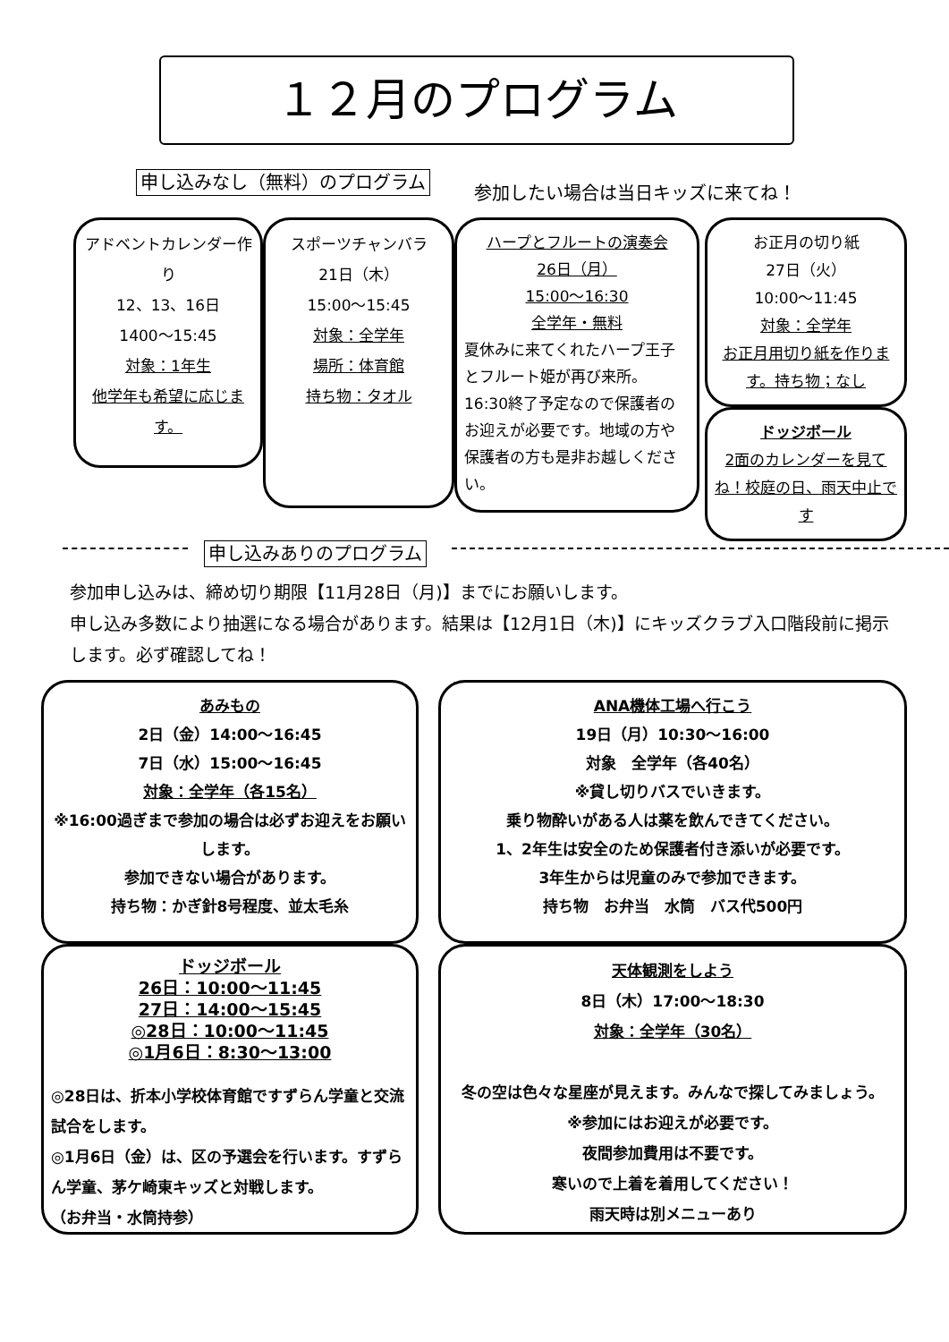１２月のプログラム
申し込みなし（無料）のプログラム
参加したい場合は当日キッズに来てね！
アドベントカレンダー作り
12、13、16日
1400～15:45
対象：1年生
他学年も希望に応じます。
スポーツチャンバラ
21日（木）
15:00～15:45
対象：全学年
場所：体育館
持ち物：タオル
ハープとフルートの演奏会
26日（月）
15:00～16:30
全学年・無料
夏休みに来てくれたハープ王子とフルート姫が再び来所。16:30終了予定なので保護者のお迎えが必要です。地域の方や保護者の方も是非お越しください。
お正月の切り紙
27日（火）
10:00～11:45
対象：全学年
お正月用切り紙を作ります。持ち物；なし
ドッジボール
2面のカレンダーを見てね！校庭の日、雨天中止です
申し込みありのプログラム
参加申し込みは、締め切り期限【11月28日（月)】までにお願いします。
申し込み多数により抽選になる場合があります。結果は【12月1日（木)】にキッズクラブ入口階段前に掲示します。必ず確認してね！
あみもの
2日（金）14:00～16:45
7日（水）15:00～16:45
対象：全学年（各15名）
※16:00過ぎまで参加の場合は必ずお迎えをお願いします。
参加できない場合があります。
持ち物：かぎ針8号程度、並太毛糸
ANA機体工場へ行こう
19日（月）10:30～16:00
対象　全学年（各40名）
※貸し切りバスでいきます。
乗り物酔いがある人は薬を飲んできてください。
1、2年生は安全のため保護者付き添いが必要です。
3年生からは児童のみで参加できます。
持ち物　お弁当　水筒　バス代500円
ドッジボール
26日：10:00～11:45
27日：14:00～15:45
◎28日：10:00～11:45
◎1月6日：8:30～13:00
◎28日は、折本小学校体育館ですずらん学童と交流試合をします。
◎1月6日（金）は、区の予選会を行います。すずらん学童、茅ケ崎東キッズと対戦します。
（お弁当・水筒持参）
天体観測をしよう
8日（木）17:00～18:30
対象：全学年（30名）
冬の空は色々な星座が見えます。みんなで探してみましょう。
※参加にはお迎えが必要です。
夜間参加費用は不要です。
寒いので上着を着用してください！
雨天時は別メニューあり